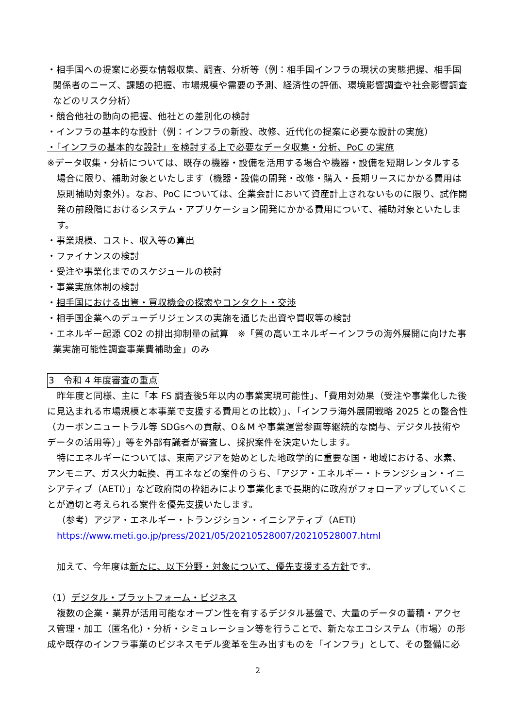・相手国への提案に必要な情報収集、調査、分析等（例：相手国インフラの現状の実態把握、相手国関係者のニーズ、課題の把握、市場規模や需要の予測、経済性の評価、環境影響調査や社会影響調査などのリスク分析）
・競合他社の動向の把握、他社との差別化の検討
・インフラの基本的な設計（例：インフラの新設、改修、近代化の提案に必要な設計の実施）
・「インフラの基本的な設計」を検討する上で必要なデータ収集・分析、PoC の実施
※データ収集・分析については、既存の機器・設備を活用する場合や機器・設備を短期レンタルする場合に限り、補助対象といたします（機器・設備の開発・改修・購入・長期リースにかかる費用は原則補助対象外）。なお、PoC については、企業会計において資産計上されないものに限り、試作開発の前段階におけるシステム・アプリケーション開発にかかる費用について、補助対象といたします。
・事業規模、コスト、収入等の算出
・ファイナンスの検討
・受注や事業化までのスケジュールの検討
・事業実施体制の検討
・相手国における出資・買収機会の探索やコンタクト・交渉
・相手国企業へのデューデリジェンスの実施を通じた出資や買収等の検討
・エネルギー起源 CO2 の排出抑制量の試算　※「質の高いエネルギーインフラの海外展開に向けた事業実施可能性調査事業費補助金」のみ
3　令和 4 年度審査の重点
昨年度と同様、主に「本 FS 調査後5年以内の事業実現可能性」、「費用対効果（受注や事業化した後に見込まれる市場規模と本事業で支援する費用との比較）」、「インフラ海外展開戦略 2025 との整合性（カーボンニュートラル等 SDGsへの貢献、O＆M や事業運営参画等継続的な関与、デジタル技術やデータの活用等）」等を外部有識者が審査し、採択案件を決定いたします。
特にエネルギーについては、東南アジアを始めとした地政学的に重要な国・地域における、水素、アンモニア、ガス火力転換、再エネなどの案件のうち、「アジア・エネルギー・トランジション・イニシアティブ（AETI）」など政府間の枠組みにより事業化まで長期的に政府がフォローアップしていくことが適切と考えられる案件を優先支援いたします。
（参考）アジア・エネルギー・トランジション・イニシアティブ（AETI）
https://www.meti.go.jp/press/2021/05/20210528007/20210528007.html
加えて、今年度は新たに、以下分野・対象について、優先支援する方針です。
（1）デジタル・プラットフォーム・ビジネス
複数の企業・業界が活用可能なオープン性を有するデジタル基盤で、大量のデータの蓄積・アクセス管理・加工（匿名化）・分析・シミュレーション等を行うことで、新たなエコシステム（市場）の形成や既存のインフラ事業のビジネスモデル変革を生み出すものを「インフラ」として、その整備に必
2